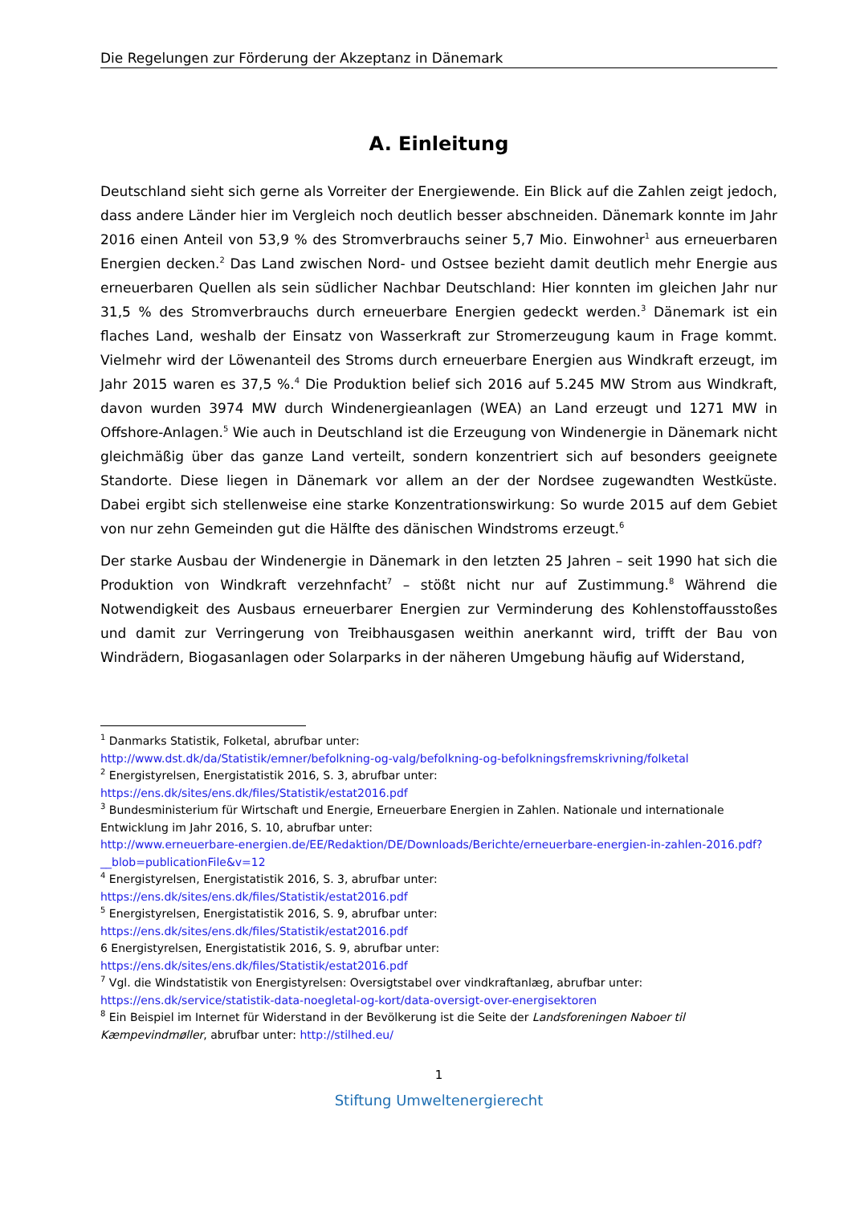Die Regelungen zur Förderung der Akzeptanz in Dänemark
A. Einleitung
Deutschland sieht sich gerne als Vorreiter der Energiewende. Ein Blick auf die Zahlen zeigt jedoch, dass andere Länder hier im Vergleich noch deutlich besser abschneiden. Dänemark konnte im Jahr 2016 einen Anteil von 53,9 % des Stromverbrauchs seiner 5,7 Mio. Einwohner<sup>1</sup> aus erneuerbaren Energien decken.<sup>2</sup> Das Land zwischen Nord- und Ostsee bezieht damit deutlich mehr Energie aus erneuerbaren Quellen als sein südlicher Nachbar Deutschland: Hier konnten im gleichen Jahr nur 31,5 % des Stromverbrauchs durch erneuerbare Energien gedeckt werden.<sup>3</sup> Dänemark ist ein flaches Land, weshalb der Einsatz von Wasserkraft zur Stromerzeugung kaum in Frage kommt. Vielmehr wird der Löwenanteil des Stroms durch erneuerbare Energien aus Windkraft erzeugt, im Jahr 2015 waren es 37,5 %.<sup>4</sup> Die Produktion belief sich 2016 auf 5.245 MW Strom aus Windkraft, davon wurden 3974 MW durch Windenergieanlagen (WEA) an Land erzeugt und 1271 MW in Offshore-Anlagen.<sup>5</sup> Wie auch in Deutschland ist die Erzeugung von Windenergie in Dänemark nicht gleichmäßig über das ganze Land verteilt, sondern konzentriert sich auf besonders geeignete Standorte. Diese liegen in Dänemark vor allem an der der Nordsee zugewandten Westküste. Dabei ergibt sich stellenweise eine starke Konzentrationswirkung: So wurde 2015 auf dem Gebiet von nur zehn Gemeinden gut die Hälfte des dänischen Windstroms erzeugt.<sup>6</sup>
Der starke Ausbau der Windenergie in Dänemark in den letzten 25 Jahren – seit 1990 hat sich die Produktion von Windkraft verzehnfacht<sup>7</sup> – stößt nicht nur auf Zustimmung.<sup>8</sup> Während die Notwendigkeit des Ausbaus erneuerbarer Energien zur Verminderung des Kohlenstoffausstoßes und damit zur Verringerung von Treibhausgasen weithin anerkannt wird, trifft der Bau von Windrädern, Biogasanlagen oder Solarparks in der näheren Umgebung häufig auf Widerstand,
<sup>1</sup> Danmarks Statistik, Folketal, abrufbar unter:
http://www.dst.dk/da/Statistik/emner/befolkning-og-valg/befolkning-og-befolkningsfremskrivning/folketal
<sup>2</sup> Energistyrelsen, Energistatistik 2016, S. 3, abrufbar unter:
https://ens.dk/sites/ens.dk/files/Statistik/estat2016.pdf
<sup>3</sup> Bundesministerium für Wirtschaft und Energie, Erneuerbare Energien in Zahlen. Nationale und internationale Entwicklung im Jahr 2016, S. 10, abrufbar unter:
http://www.erneuerbare-energien.de/EE/Redaktion/DE/Downloads/Berichte/erneuerbare-energien-in-zahlen-2016.pdf?__blob=publicationFile&v=12
<sup>4</sup> Energistyrelsen, Energistatistik 2016, S. 3, abrufbar unter:
https://ens.dk/sites/ens.dk/files/Statistik/estat2016.pdf
<sup>5</sup> Energistyrelsen, Energistatistik 2016, S. 9, abrufbar unter:
https://ens.dk/sites/ens.dk/files/Statistik/estat2016.pdf
6 Energistyrelsen, Energistatistik 2016, S. 9, abrufbar unter:
https://ens.dk/sites/ens.dk/files/Statistik/estat2016.pdf
<sup>7</sup> Vgl. die Windstatistik von Energistyrelsen: Oversigtstabel over vindkraftanlæg, abrufbar unter:
https://ens.dk/service/statistik-data-noegletal-og-kort/data-oversigt-over-energisektoren
<sup>8</sup> Ein Beispiel im Internet für Widerstand in der Bevölkerung ist die Seite der Landsforeningen Naboer til Kæmpevindmøller, abrufbar unter: http://stilhed.eu/
1
Stiftung Umweltenergierecht